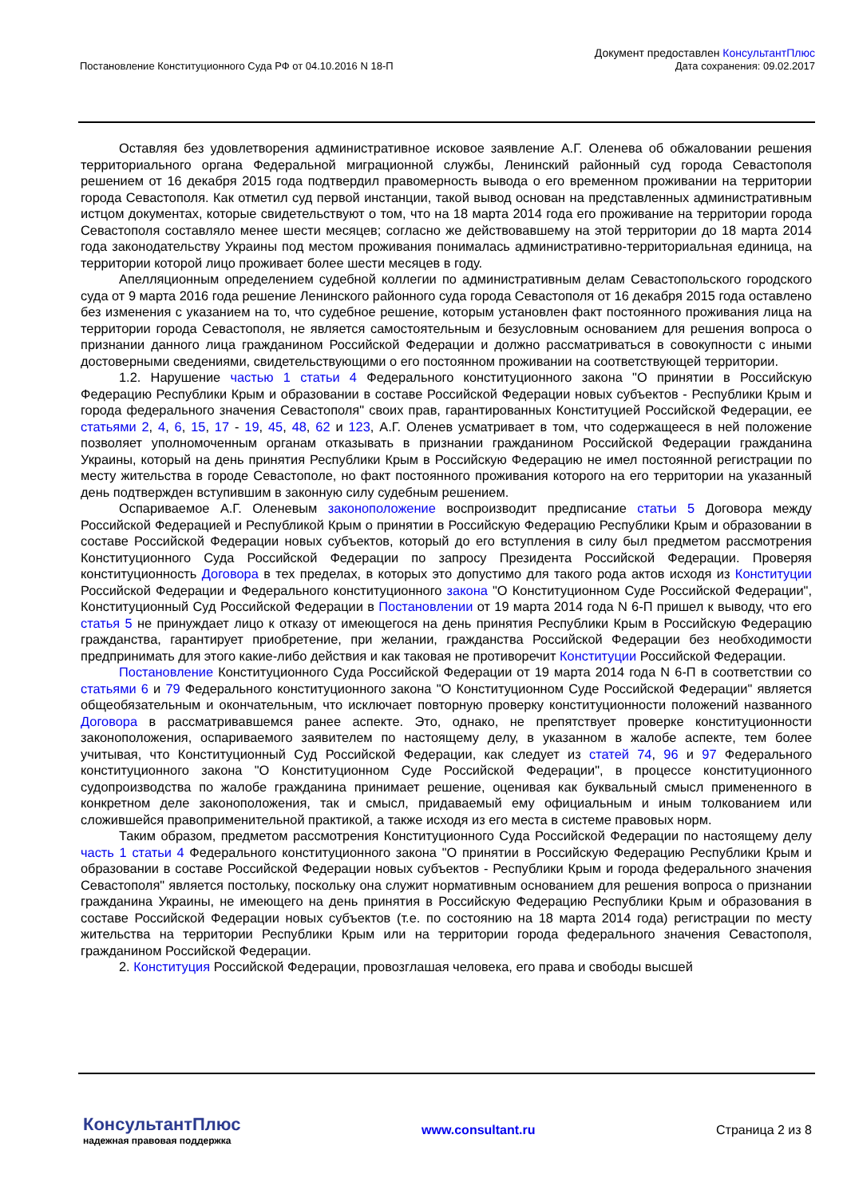Постановление Конституционного Суда РФ от 04.10.2016 N 18-П
Документ предоставлен КонсультантПлюс
Дата сохранения: 09.02.2017
Оставляя без удовлетворения административное исковое заявление А.Г. Оленева об обжаловании решения территориального органа Федеральной миграционной службы, Ленинский районный суд города Севастополя решением от 16 декабря 2015 года подтвердил правомерность вывода о его временном проживании на территории города Севастополя. Как отметил суд первой инстанции, такой вывод основан на представленных административным истцом документах, которые свидетельствуют о том, что на 18 марта 2014 года его проживание на территории города Севастополя составляло менее шести месяцев; согласно же действовавшему на этой территории до 18 марта 2014 года законодательству Украины под местом проживания понималась административно-территориальная единица, на территории которой лицо проживает более шести месяцев в году.
Апелляционным определением судебной коллегии по административным делам Севастопольского городского суда от 9 марта 2016 года решение Ленинского районного суда города Севастополя от 16 декабря 2015 года оставлено без изменения с указанием на то, что судебное решение, которым установлен факт постоянного проживания лица на территории города Севастополя, не является самостоятельным и безусловным основанием для решения вопроса о признании данного лица гражданином Российской Федерации и должно рассматриваться в совокупности с иными достоверными сведениями, свидетельствующими о его постоянном проживании на соответствующей территории.
1.2. Нарушение частью 1 статьи 4 Федерального конституционного закона "О принятии в Российскую Федерацию Республики Крым и образовании в составе Российской Федерации новых субъектов - Республики Крым и города федерального значения Севастополя" своих прав, гарантированных Конституцией Российской Федерации, ее статьями 2, 4, 6, 15, 17 - 19, 45, 48, 62 и 123, А.Г. Оленев усматривает в том, что содержащееся в ней положение позволяет уполномоченным органам отказывать в признании гражданином Российской Федерации гражданина Украины, который на день принятия Республики Крым в Российскую Федерацию не имел постоянной регистрации по месту жительства в городе Севастополе, но факт постоянного проживания которого на его территории на указанный день подтвержден вступившим в законную силу судебным решением.
Оспариваемое А.Г. Оленевым законоположение воспроизводит предписание статьи 5 Договора между Российской Федерацией и Республикой Крым о принятии в Российскую Федерацию Республики Крым и образовании в составе Российской Федерации новых субъектов, который до его вступления в силу был предметом рассмотрения Конституционного Суда Российской Федерации по запросу Президента Российской Федерации. Проверяя конституционность Договора в тех пределах, в которых это допустимо для такого рода актов исходя из Конституции Российской Федерации и Федерального конституционного закона "О Конституционном Суде Российской Федерации", Конституционный Суд Российской Федерации в Постановлении от 19 марта 2014 года N 6-П пришел к выводу, что его статья 5 не принуждает лицо к отказу от имеющегося на день принятия Республики Крым в Российскую Федерацию гражданства, гарантирует приобретение, при желании, гражданства Российской Федерации без необходимости предпринимать для этого какие-либо действия и как таковая не противоречит Конституции Российской Федерации.
Постановление Конституционного Суда Российской Федерации от 19 марта 2014 года N 6-П в соответствии со статьями 6 и 79 Федерального конституционного закона "О Конституционном Суде Российской Федерации" является общеобязательным и окончательным, что исключает повторную проверку конституционности положений названного Договора в рассматривавшемся ранее аспекте. Это, однако, не препятствует проверке конституционности законоположения, оспариваемого заявителем по настоящему делу, в указанном в жалобе аспекте, тем более учитывая, что Конституционный Суд Российской Федерации, как следует из статей 74, 96 и 97 Федерального конституционного закона "О Конституционном Суде Российской Федерации", в процессе конституционного судопроизводства по жалобе гражданина принимает решение, оценивая как буквальный смысл примененного в конкретном деле законоположения, так и смысл, придаваемый ему официальным и иным толкованием или сложившейся правоприменительной практикой, а также исходя из его места в системе правовых норм.
Таким образом, предметом рассмотрения Конституционного Суда Российской Федерации по настоящему делу часть 1 статьи 4 Федерального конституционного закона "О принятии в Российскую Федерацию Республики Крым и образовании в составе Российской Федерации новых субъектов - Республики Крым и города федерального значения Севастополя" является постольку, поскольку она служит нормативным основанием для решения вопроса о признании гражданина Украины, не имеющего на день принятия в Российскую Федерацию Республики Крым и образования в составе Российской Федерации новых субъектов (т.е. по состоянию на 18 марта 2014 года) регистрации по месту жительства на территории Республики Крым или на территории города федерального значения Севастополя, гражданином Российской Федерации.
2. Конституция Российской Федерации, провозглашая человека, его права и свободы высшей
КонсультантПлюс
надежная правовая поддержка
www.consultant.ru Страница 2 из 8